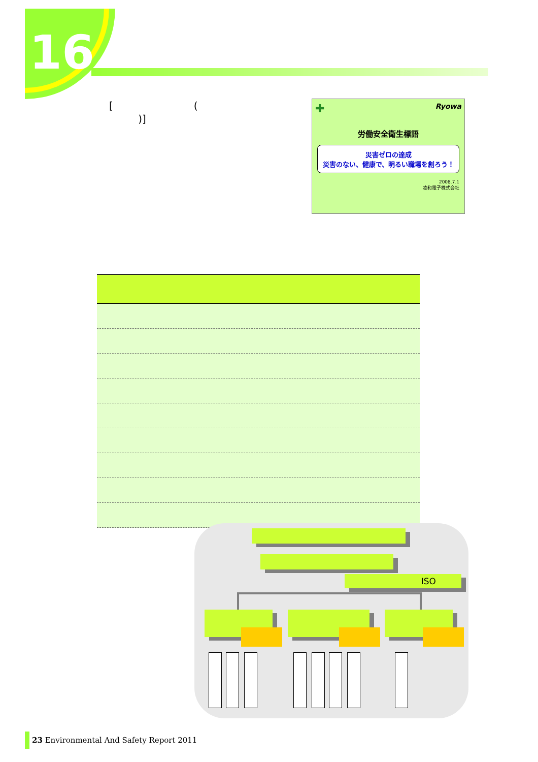16
[ (
)]
✚ Ryowa
労働安全衛生標語
災害ゼロの達成
災害のない、健康で、明るい職場を創ろう！
2008.7.1
凌和電子株式会社
ISO
23 Environmental And Safety Report 2011